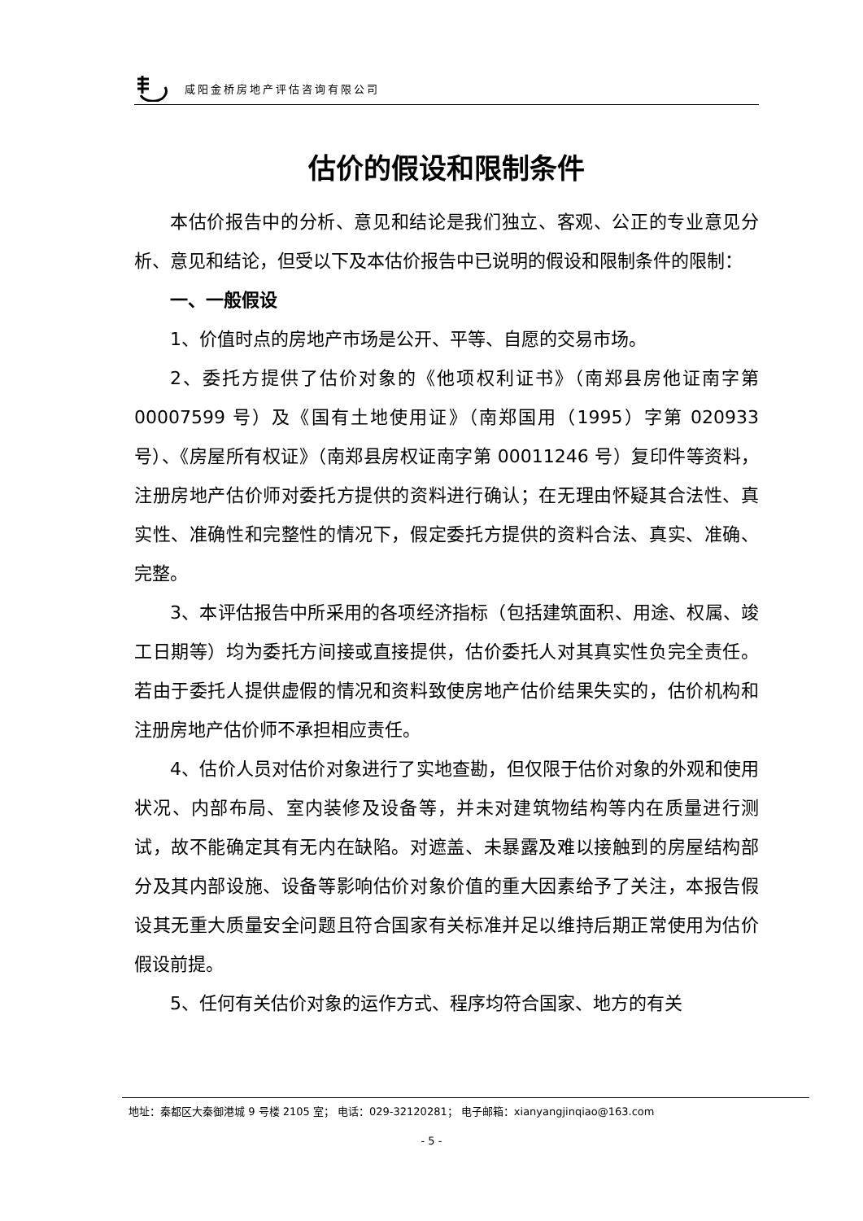咸阳金桥房地产评估咨询有限公司
估价的假设和限制条件
本估价报告中的分析、意见和结论是我们独立、客观、公正的专业意见分析、意见和结论，但受以下及本估价报告中已说明的假设和限制条件的限制：
一、一般假设
1、价值时点的房地产市场是公开、平等、自愿的交易市场。
2、委托方提供了估价对象的《他项权利证书》（南郑县房他证南字第 00007599 号）及《国有土地使用证》（南郑国用（1995）字第 020933 号）、《房屋所有权证》（南郑县房权证南字第 00011246 号）复印件等资料，注册房地产估价师对委托方提供的资料进行确认；在无理由怀疑其合法性、真实性、准确性和完整性的情况下，假定委托方提供的资料合法、真实、准确、完整。
3、本评估报告中所采用的各项经济指标（包括建筑面积、用途、权属、竣工日期等）均为委托方间接或直接提供，估价委托人对其真实性负完全责任。若由于委托人提供虚假的情况和资料致使房地产估价结果失实的，估价机构和注册房地产估价师不承担相应责任。
4、估价人员对估价对象进行了实地查勘，但仅限于估价对象的外观和使用状况、内部布局、室内装修及设备等，并未对建筑物结构等内在质量进行测试，故不能确定其有无内在缺陷。对遮盖、未暴露及难以接触到的房屋结构部分及其内部设施、设备等影响估价对象价值的重大因素给予了关注，本报告假设其无重大质量安全问题且符合国家有关标准并足以维持后期正常使用为估价假设前提。
5、任何有关估价对象的运作方式、程序均符合国家、地方的有关
地址：秦都区大秦御港城 9 号楼 2105 室； 电话：029-32120281； 电子邮箱：xianyangjinqiao@163.com
- 5 -